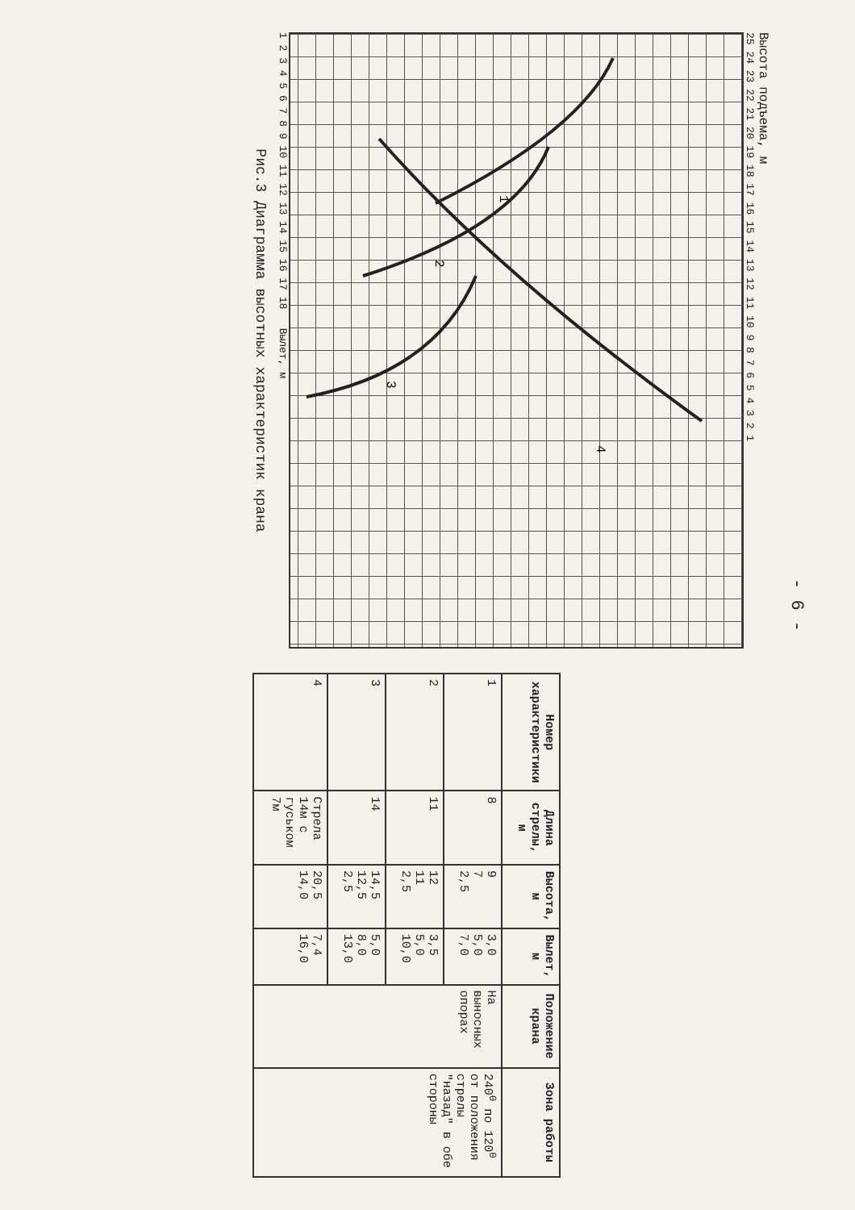- 6 -
Высота подъема, м
25 24 23 22 21 20 19 18 17 16 15 14 13 12 11 10 9 8 7 6 5 4 3 2 1
1
2
3
4
1 2 3 4 5 6 7 8 9 10 11 12 13 14 15 16 17 18 Вылет, м
Рис.3 Диаграмма высотных характеристик крана
| Номер характеристики | Длина стрелы, м | Высота, м | Вылет, м | Положение крана | Зона работы |
| --- | --- | --- | --- | --- | --- |
| 1 | 8 | 9 7 2,5 | 3,0 5,0 7,0 | На выносных опорах | 240<sup>0</sup> по 120<sup>0</sup> от положения стрелы "назад" в обе стороны |
| 2 | 11 | 12 11 2,5 | 3,5 5,0 10,0 | | |
| 3 | 14 | 14,5 12,5 2,5 | 5,0 8,0 13,0 | | |
| 4 | Стрела 14м с гуськом 7м | 20,5 14,0 | 7,4 16,0 | | |